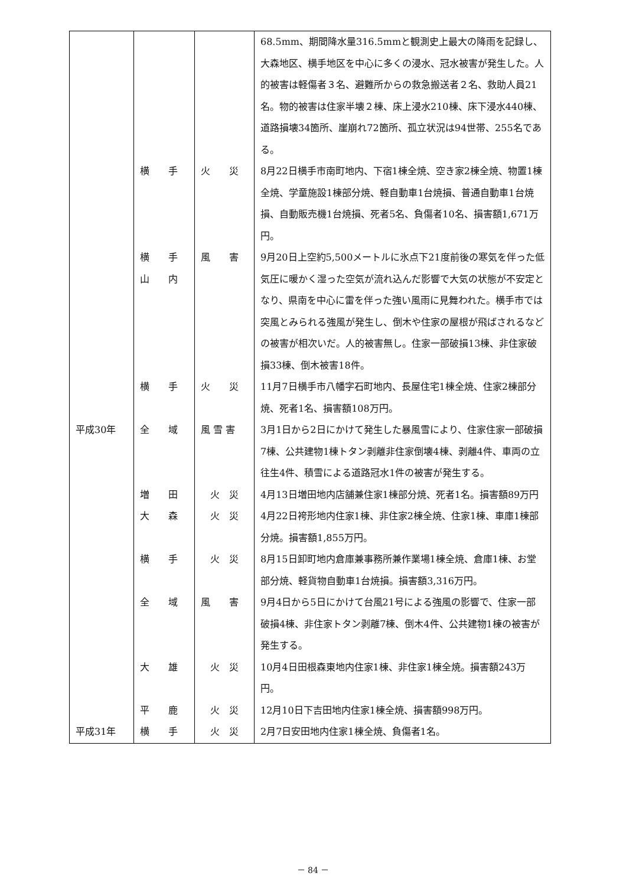| | | | 68.5mm、期間降水量316.5mmと観測史上最大の降雨を記録し、大森地区、横手地区を中心に多くの浸水、冠水被害が発生した。人的被害は軽傷者３名、避難所からの救急搬送者２名、救助人員21名。物的被害は住家半壊２棟、床上浸水210棟、床下浸水440棟、道路損壊34箇所、崖崩れ72箇所、孤立状況は94世帯、255名である。 |
| | 横 手 | 火 災 | 8月22日横手市南町地内、下宿1棟全焼、空き家2棟全焼、物置1棟全焼、学童施設1棟部分焼、軽自動車1台焼損、普通自動車1台焼損、自動販売機1台焼損、死者5名、負傷者10名、損害額1,671万円。 |
| | 横 手 山 内 | 風 害 | 9月20日上空約5,500メートルに氷点下21度前後の寒気を伴った低気圧に暖かく湿った空気が流れ込んだ影響で大気の状態が不安定となり、県南を中心に雷を伴った強い風雨に見舞われた。横手市では突風とみられる強風が発生し、倒木や住家の屋根が飛ばされるなどの被害が相次いだ。人的被害無し。住家一部破損13棟、非住家破損33棟、倒木被害18件。 |
| | 横 手 | 火 災 | 11月7日横手市八幡字石町地内、長屋住宅1棟全焼、住家2棟部分焼、死者1名、損害額108万円。 |
| 平成30年 | 全 域 | 風 雪 害 | 3月1日から2日にかけて発生した暴風雪により、住家住家一部破損7棟、公共建物1棟トタン剥離非住家倒壊4棟、剥離4件、車両の立往生4件、積雪による道路冠水1件の被害が発生する。 |
| | 増 田 | 火 災 | 4月13日増田地内店舗兼住家1棟部分焼、死者1名。損害額89万円 |
| | 大 森 | 火 災 | 4月22日袴形地内住家1棟、非住家2棟全焼、住家1棟、車庫1棟部分焼。損害額1,855万円。 |
| | 横 手 | 火 災 | 8月15日卸町地内倉庫兼事務所兼作業場1棟全焼、倉庫1棟、お堂部分焼、軽貨物自動車1台焼損。損害額3,316万円。 |
| | 全 域 | 風 害 | 9月4日から5日にかけて台風21号による強風の影響で、住家一部破損4棟、非住家トタン剥離7棟、倒木4件、公共建物1棟の被害が発生する。 |
| | 大 雄 | 火 災 | 10月4日田根森東地内住家1棟、非住家1棟全焼。損害額243万円。 |
| | 平 鹿 | 火 災 | 12月10日下吉田地内住家1棟全焼、損害額998万円。 |
| 平成31年 | 横 手 | 火 災 | 2月7日安田地内住家1棟全焼、負傷者1名。 |
－ 84 －